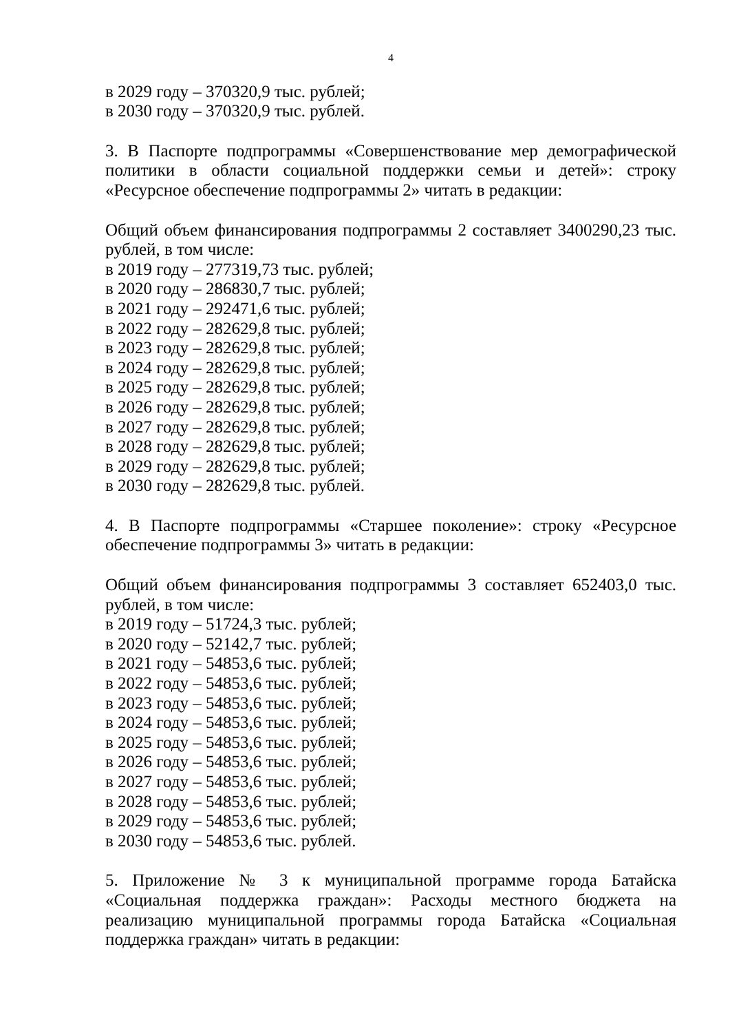4
в 2029 году – 370320,9 тыс. рублей;
в 2030 году – 370320,9 тыс. рублей.
3. В Паспорте подпрограммы «Совершенствование мер демографической политики в области социальной поддержки семьи и детей»: строку «Ресурсное обеспечение подпрограммы 2» читать в редакции:
Общий объем финансирования подпрограммы 2 составляет 3400290,23 тыс. рублей, в том числе:
в 2019 году – 277319,73 тыс. рублей;
в 2020 году – 286830,7 тыс. рублей;
в 2021 году – 292471,6 тыс. рублей;
в 2022 году – 282629,8 тыс. рублей;
в 2023 году – 282629,8 тыс. рублей;
в 2024 году – 282629,8 тыс. рублей;
в 2025 году – 282629,8 тыс. рублей;
в 2026 году – 282629,8 тыс. рублей;
в 2027 году – 282629,8 тыс. рублей;
в 2028 году – 282629,8 тыс. рублей;
в 2029 году – 282629,8 тыс. рублей;
в 2030 году – 282629,8 тыс. рублей.
4. В Паспорте подпрограммы «Старшее поколение»: строку «Ресурсное обеспечение подпрограммы 3» читать в редакции:
Общий объем финансирования подпрограммы 3 составляет 652403,0 тыс. рублей, в том числе:
в 2019 году – 51724,3 тыс. рублей;
в 2020 году – 52142,7 тыс. рублей;
в 2021 году – 54853,6 тыс. рублей;
в 2022 году – 54853,6 тыс. рублей;
в 2023 году – 54853,6 тыс. рублей;
в 2024 году – 54853,6 тыс. рублей;
в 2025 году – 54853,6 тыс. рублей;
в 2026 году – 54853,6 тыс. рублей;
в 2027 году – 54853,6 тыс. рублей;
в 2028 году – 54853,6 тыс. рублей;
в 2029 году – 54853,6 тыс. рублей;
в 2030 году – 54853,6 тыс. рублей.
5. Приложение № 3 к муниципальной программе города Батайска «Социальная поддержка граждан»: Расходы местного бюджета на реализацию муниципальной программы города Батайска «Социальная поддержка граждан» читать в редакции: